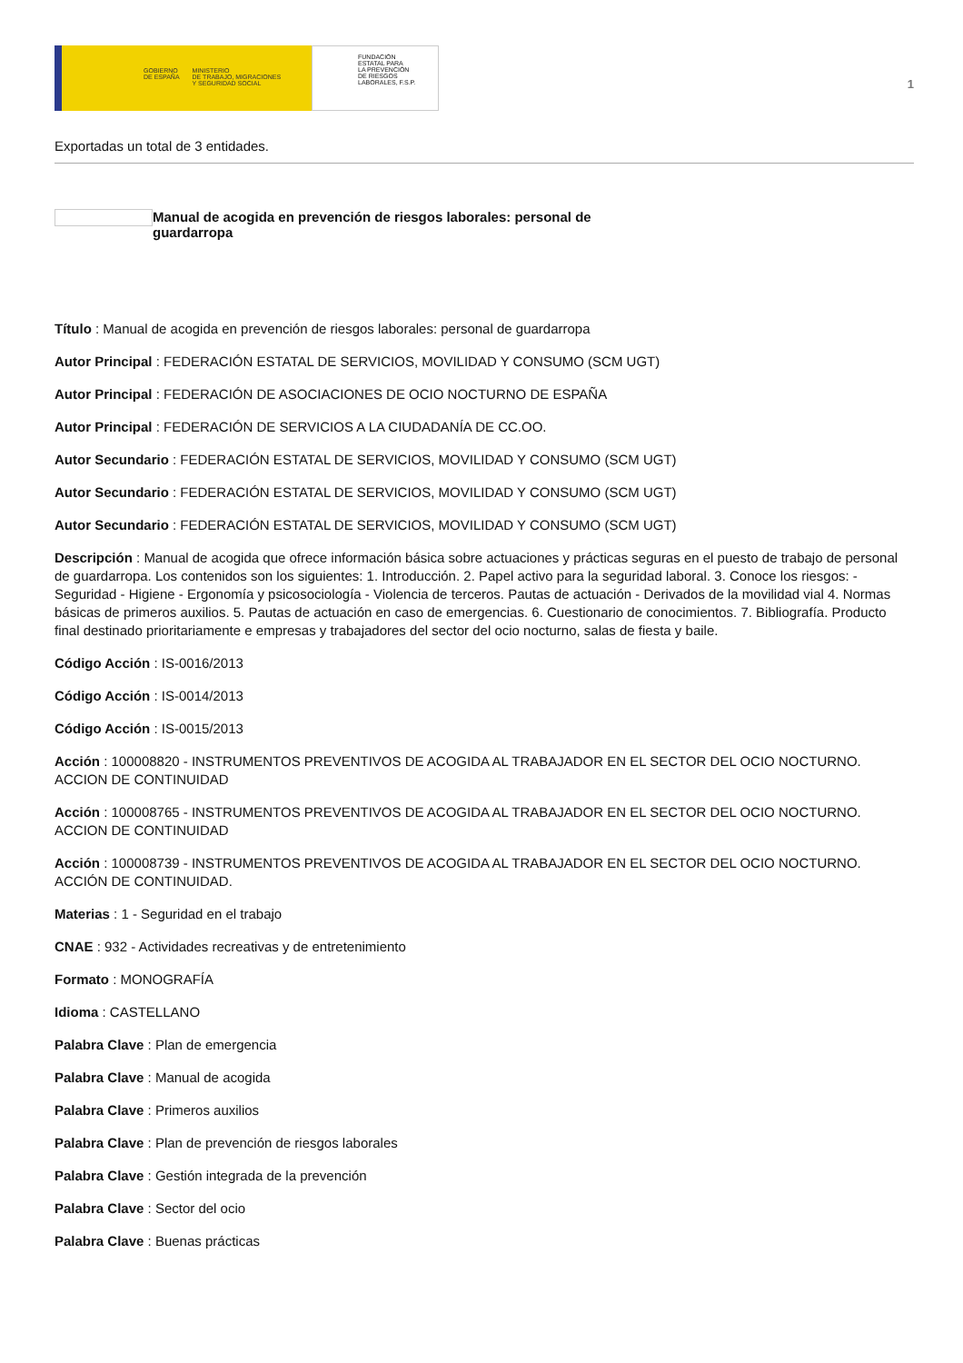GOBIERNO
DE ESPAÑA MINISTERIO
DE TRABAJO, MIGRACIONES
Y SEGURIDAD SOCIAL
FUNDACIÓN
ESTATAL PARA
LA PREVENCIÓN
DE RIESGOS
LABORALES, F.S.P.
1
Exportadas un total de 3 entidades.
Manual de acogida en prevención de riesgos laborales: personal de guardarropa
Título : Manual de acogida en prevención de riesgos laborales: personal de guardarropa
Autor Principal : FEDERACIÓN ESTATAL DE SERVICIOS, MOVILIDAD Y CONSUMO (SCM UGT)
Autor Principal : FEDERACIÓN DE ASOCIACIONES DE OCIO NOCTURNO DE ESPAÑA
Autor Principal : FEDERACIÓN DE SERVICIOS A LA CIUDADANÍA DE CC.OO.
Autor Secundario : FEDERACIÓN ESTATAL DE SERVICIOS, MOVILIDAD Y CONSUMO (SCM UGT)
Autor Secundario : FEDERACIÓN ESTATAL DE SERVICIOS, MOVILIDAD Y CONSUMO (SCM UGT)
Autor Secundario : FEDERACIÓN ESTATAL DE SERVICIOS, MOVILIDAD Y CONSUMO (SCM UGT)
Descripción : Manual de acogida que ofrece información básica sobre actuaciones y prácticas seguras en el puesto de trabajo de personal de guardarropa. Los contenidos son los siguientes: 1. Introducción. 2. Papel activo para la seguridad laboral. 3. Conoce los riesgos: - Seguridad - Higiene - Ergonomía y psicosociología - Violencia de terceros. Pautas de actuación - Derivados de la movilidad vial 4. Normas básicas de primeros auxilios. 5. Pautas de actuación en caso de emergencias. 6. Cuestionario de conocimientos. 7. Bibliografía. Producto final destinado prioritariamente e empresas y trabajadores del sector del ocio nocturno, salas de fiesta y baile.
Código Acción : IS-0016/2013
Código Acción : IS-0014/2013
Código Acción : IS-0015/2013
Acción : 100008820 - INSTRUMENTOS PREVENTIVOS DE ACOGIDA AL TRABAJADOR EN EL SECTOR DEL OCIO NOCTURNO. ACCION DE CONTINUIDAD
Acción : 100008765 - INSTRUMENTOS PREVENTIVOS DE ACOGIDA AL TRABAJADOR EN EL SECTOR DEL OCIO NOCTURNO. ACCION DE CONTINUIDAD
Acción : 100008739 - INSTRUMENTOS PREVENTIVOS DE ACOGIDA AL TRABAJADOR EN EL SECTOR DEL OCIO NOCTURNO. ACCIÓN DE CONTINUIDAD.
Materias : 1 - Seguridad en el trabajo
CNAE : 932 - Actividades recreativas y de entretenimiento
Formato : MONOGRAFÍA
Idioma : CASTELLANO
Palabra Clave : Plan de emergencia
Palabra Clave : Manual de acogida
Palabra Clave : Primeros auxilios
Palabra Clave : Plan de prevención de riesgos laborales
Palabra Clave : Gestión integrada de la prevención
Palabra Clave : Sector del ocio
Palabra Clave : Buenas prácticas